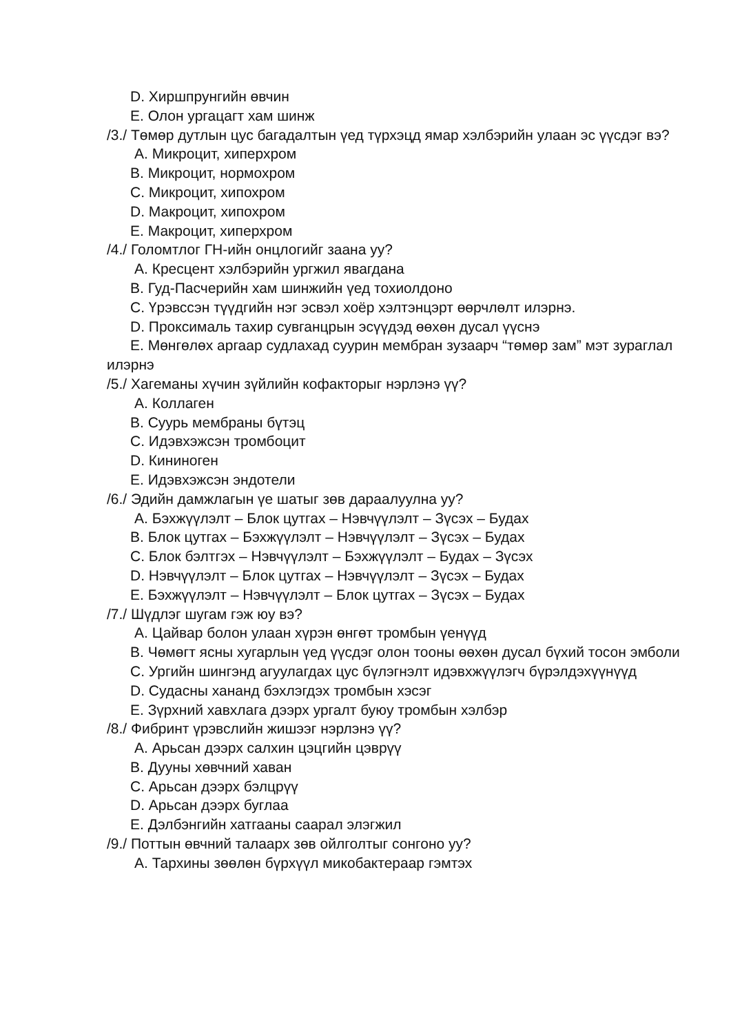D. Хиршпрунгийн өвчин
E. Олон ургацагт хам шинж
/3./ Төмөр дутлын цус багадалтын үед түрхэцд ямар хэлбэрийн улаан эс үүсдэг вэ?
A. Микроцит, хиперхром
B. Микроцит, нормохром
C. Микроцит, хипохром
D. Макроцит, хипохром
E. Макроцит, хиперхром
/4./ Голомтлог ГН-ийн онцлогийг заана уу?
A. Кресцент хэлбэрийн ургжил явагдана
B. Гуд-Пасчерийн хам шинжийн үед тохиолдоно
C. Үрэвссэн түүдгийн нэг эсвэл хоёр хэлтэнцэрт өөрчлөлт илэрнэ.
D. Проксималь тахир сувганцрын эсүүдэд өөхөн дусал үүснэ
E. Мөнгөлөх аргаар судлахад суурин мембран зузаарч “төмөр зам” мэт зураглал илэрнэ
/5./ Хагеманы хүчин зүйлийн кофакторыг нэрлэнэ үү?
A. Коллаген
B. Суурь мембраны бүтэц
C. Идэвхэжсэн тромбоцит
D. Кининоген
E. Идэвхэжсэн эндотели
/6./ Эдийн дамжлагын үе шатыг зөв дараалуулна уу?
A. Бэхжүүлэлт – Блок цутгах – Нэвчүүлэлт – Зүсэх – Будах
B. Блок цутгах – Бэхжүүлэлт – Нэвчүүлэлт – Зүсэх – Будах
C. Блок бэлтгэх – Нэвчүүлэлт – Бэхжүүлэлт – Будах – Зүсэх
D. Нэвчүүлэлт – Блок цутгах – Нэвчүүлэлт – Зүсэх – Будах
E. Бэхжүүлэлт – Нэвчүүлэлт – Блок цутгах – Зүсэх – Будах
/7./ Шүдлэг шугам гэж юу вэ?
A. Цайвар болон улаан хүрэн өнгөт тромбын үенүүд
B. Чөмөгт ясны хугарлын үед үүсдэг олон тооны өөхөн дусал бүхий тосон эмболи
C. Ургийн шингэнд агуулагдах цус бүлэгнэлт идэвхжүүлэгч бүрэлдэхүүнүүд
D. Судасны хананд бэхлэгдэх тромбын хэсэг
E. Зүрхний хавхлага дээрх ургалт буюу тромбын хэлбэр
/8./ Фибринт үрэвслийн жишээг нэрлэнэ үү?
A. Арьсан дээрх салхин цэцгийн цэврүү
B. Дууны хөвчний хаван
C. Арьсан дээрх бэлцрүү
D. Арьсан дээрх буглаа
E. Дэлбэнгийн хатгааны саарал элэгжил
/9./ Поттын өвчний талаарх зөв ойлголтыг сонгоно уу?
A. Тархины зөөлөн бүрхүүл микобактераар гэмтэх